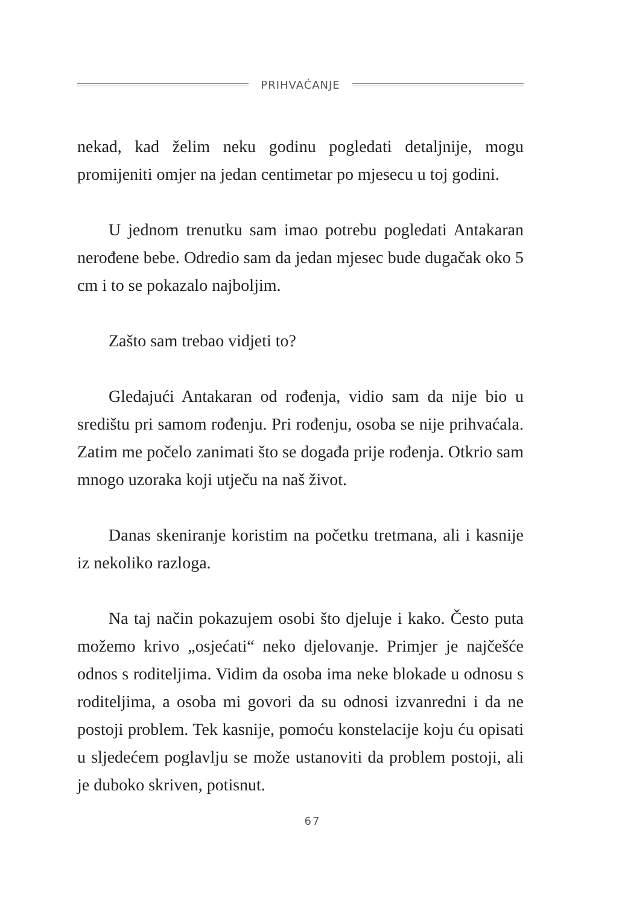PRIHVAĆANJE
nekad, kad želim neku godinu pogledati detaljnije, mogu promijeniti omjer na jedan centimetar po mjesecu u toj godini.
U jednom trenutku sam imao potrebu pogledati Antakaran nerođene bebe. Odredio sam da jedan mjesec bude dugačak oko 5 cm i to se pokazalo najboljim.
Zašto sam trebao vidjeti to?
Gledajući Antakaran od rođenja, vidio sam da nije bio u središtu pri samom rođenju. Pri rođenju, osoba se nije prihvaćala. Zatim me počelo zanimati što se događa prije rođenja. Otkrio sam mnogo uzoraka koji utječu na naš život.
Danas skeniranje koristim na početku tretmana, ali i kasnije iz nekoliko razloga.
Na taj način pokazujem osobi što djeluje i kako. Često puta možemo krivo „osjećati“ neko djelovanje. Primjer je najčešće odnos s roditeljima. Vidim da osoba ima neke blokade u odnosu s roditeljima, a osoba mi govori da su odnosi izvanredni i da ne postoji problem. Tek kasnije, pomoću konstelacije koju ću opisati u sljedećem poglavlju se može ustanoviti da problem postoji, ali je duboko skriven, potisnut.
67